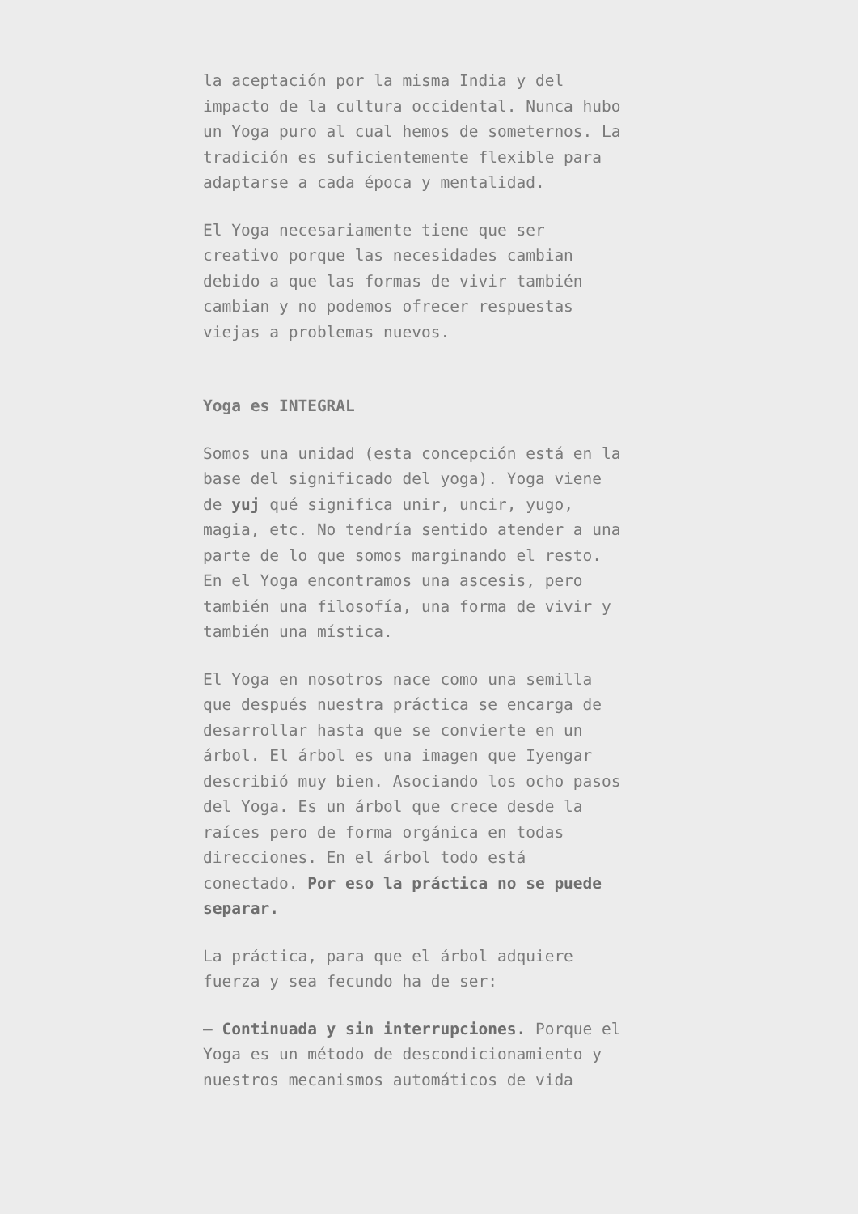la aceptación por la misma India y del impacto de la cultura occidental. Nunca hubo un Yoga puro al cual hemos de someternos. La tradición es suficientemente flexible para adaptarse a cada época y mentalidad.
El Yoga necesariamente tiene que ser creativo porque las necesidades cambian debido a que las formas de vivir también cambian y no podemos ofrecer respuestas viejas a problemas nuevos.
Yoga es INTEGRAL
Somos una unidad (esta concepción está en la base del significado del yoga). Yoga viene de yuj qué significa unir, uncir, yugo, magia, etc. No tendría sentido atender a una parte de lo que somos marginando el resto. En el Yoga encontramos una ascesis, pero también una filosofía, una forma de vivir y también una mística.
El Yoga en nosotros nace como una semilla que después nuestra práctica se encarga de desarrollar hasta que se convierte en un árbol. El árbol es una imagen que Iyengar describió muy bien. Asociando los ocho pasos del Yoga. Es un árbol que crece desde la raíces pero de forma orgánica en todas direcciones. En el árbol todo está conectado. Por eso la práctica no se puede separar.
La práctica, para que el árbol adquiere fuerza y sea fecundo ha de ser:
– Continuada y sin interrupciones. Porque el Yoga es un método de descondicionamiento y nuestros mecanismos automáticos de vida